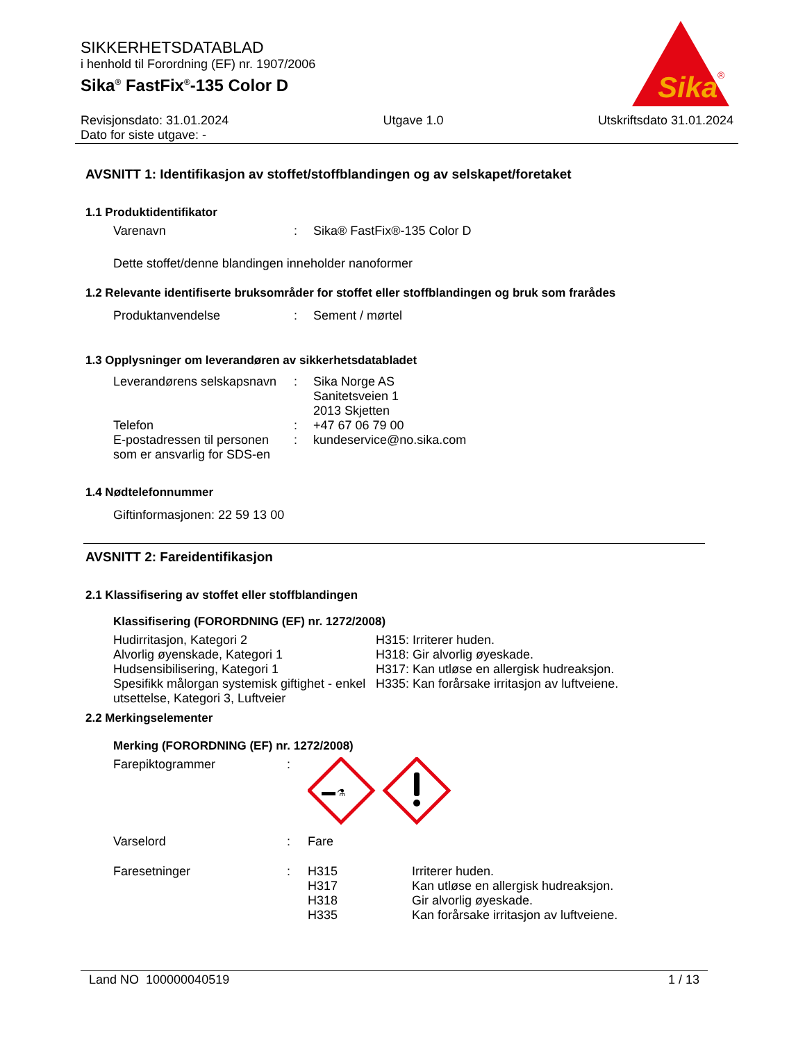SIKKERHETSDATABLAD
i henhold til Forordning (EF) nr. 1907/2006
Sika<sup>®</sup> FastFix<sup>®</sup>-135 Color D
Sika
®
Revisjonsdato: 31.01.2024 Utgave 1.0 Utskriftsdato 31.01.2024
Dato for siste utgave: -
AVSNITT 1: Identifikasjon av stoffet/stoffblandingen og av selskapet/foretaket
1.1 Produktidentifikator
Varenavn: Sika® FastFix®-135 Color D
Dette stoffet/denne blandingen inneholder nanoformer
1.2 Relevante identifiserte bruksområder for stoffet eller stoffblandingen og bruk som frarådes
Produktanvendelse: Sement / mørtel
1.3 Opplysninger om leverandøren av sikkerhetsdatabladet
Leverandørens selskapsnavn: Sika Norge AS
Sanitetsveien 1
2013 Skjetten
Telefon: +47 67 06 79 00
E-postadressen til personen som er ansvarlig for SDS-en: kundeservice@no.sika.com
1.4 Nødtelefonnummer
Giftinformasjonen: 22 59 13 00
AVSNITT 2: Fareidentifikasjon
2.1 Klassifisering av stoffet eller stoffblandingen
Klassifisering (FORORDNING (EF) nr. 1272/2008)
Hudirritasjon, Kategori 2
Alvorlig øyenskade, Kategori 1
Hudsensibilisering, Kategori 1
Spesifikk målorgan systemisk giftighet - enkel utsettelse, Kategori 3, Luftveier
H315: Irriterer huden.
H318: Gir alvorlig øyeskade.
H317: Kan utløse en allergisk hudreaksjon.
H335: Kan forårsake irritasjon av luftveiene.
2.2 Merkingselementer
Merking (FORORDNING (EF) nr. 1272/2008)
Farepiktogrammer:
⚗
Varselord: Fare
Faresetninger: H315
H317
H318
H335 Irriterer huden.
Kan utløse en allergisk hudreaksjon.
Gir alvorlig øyeskade.
Kan forårsake irritasjon av luftveiene.
Land NO 100000040519 1 / 13